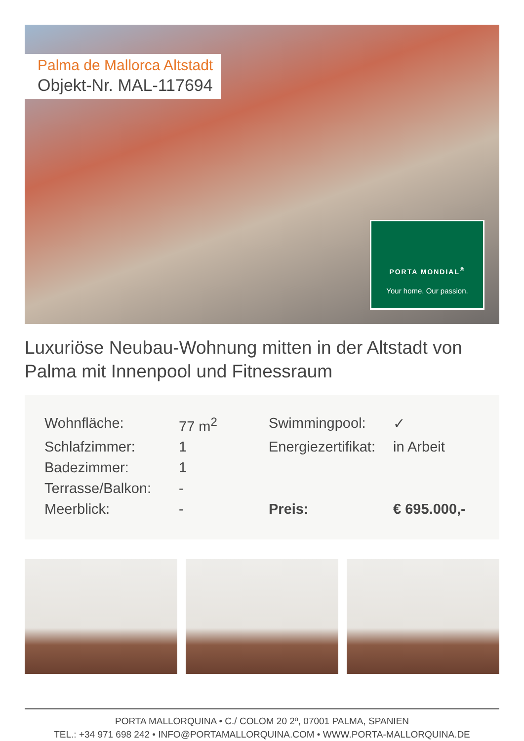Palma de Mallorca Altstadt
Objekt-Nr. MAL-117694
PORTA MONDIAL<sup>®</sup>
Your home. Our passion.
Luxuriöse Neubau-Wohnung mitten in der Altstadt von Palma mit Innenpool und Fitnessraum
| Wohnfläche: | 77 m<sup>2</sup> | Swimmingpool: | ✓ |
| Schlafzimmer: | 1 | Energiezertifikat: | in Arbeit |
| Badezimmer: | 1 | | |
| Terrasse/Balkon: | - | | |
| Meerblick: | - | Preis: | € 695.000,- |
PORTA MALLORQUINA • C./ COLOM 20 2º, 07001 PALMA, SPANIEN
TEL.: +34 971 698 242 • INFO@PORTAMALLORQUINA.COM • WWW.PORTA-MALLORQUINA.DE